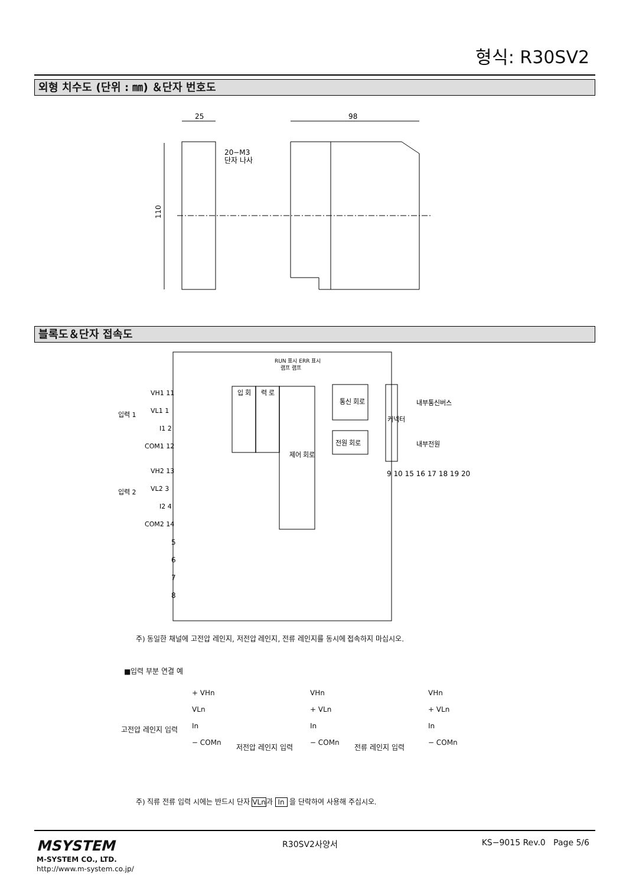형식: R30SV2
외형 치수도 (단위 : ㎜) ＆단자 번호도
25
98
20−M3
단자 나사
110
블록도＆단자 접속도
RUN 표시 ERR 표시
램프 램프
입력 1
입력 2
VH1 11
VL1 1
I1 2
COM1 12
VH2 13
VL2 3
I2 4
COM2 14
5
6
7
8
입 회
력 로
제어 회로
통신 회로
전원 회로
커넥터
내부통신버스
내부전원
9 10 15 16 17 18 19 20
주) 동일한 채널에 고전압 레인지, 저전압 레인지, 전류 레인지를 동시에 접속하지 마십시오.
■입력 부분 연결 예
고전압 레인지 입력
+ VHn
VLn
In
− COMn
저전압 레인지 입력
VHn
+ VLn
In
− COMn
전류 레인지 입력
VHn
+ VLn
In
− COMn
주) 직류 전류 입력 시에는 반드시 단자 VLn과 In 을 단락하여 사용해 주십시오.
MSYSTEM
M-SYSTEM CO., LTD.
http://www.m-system.co.jp/
R30SV2사양서 KS−9015 Rev.0 Page 5/6